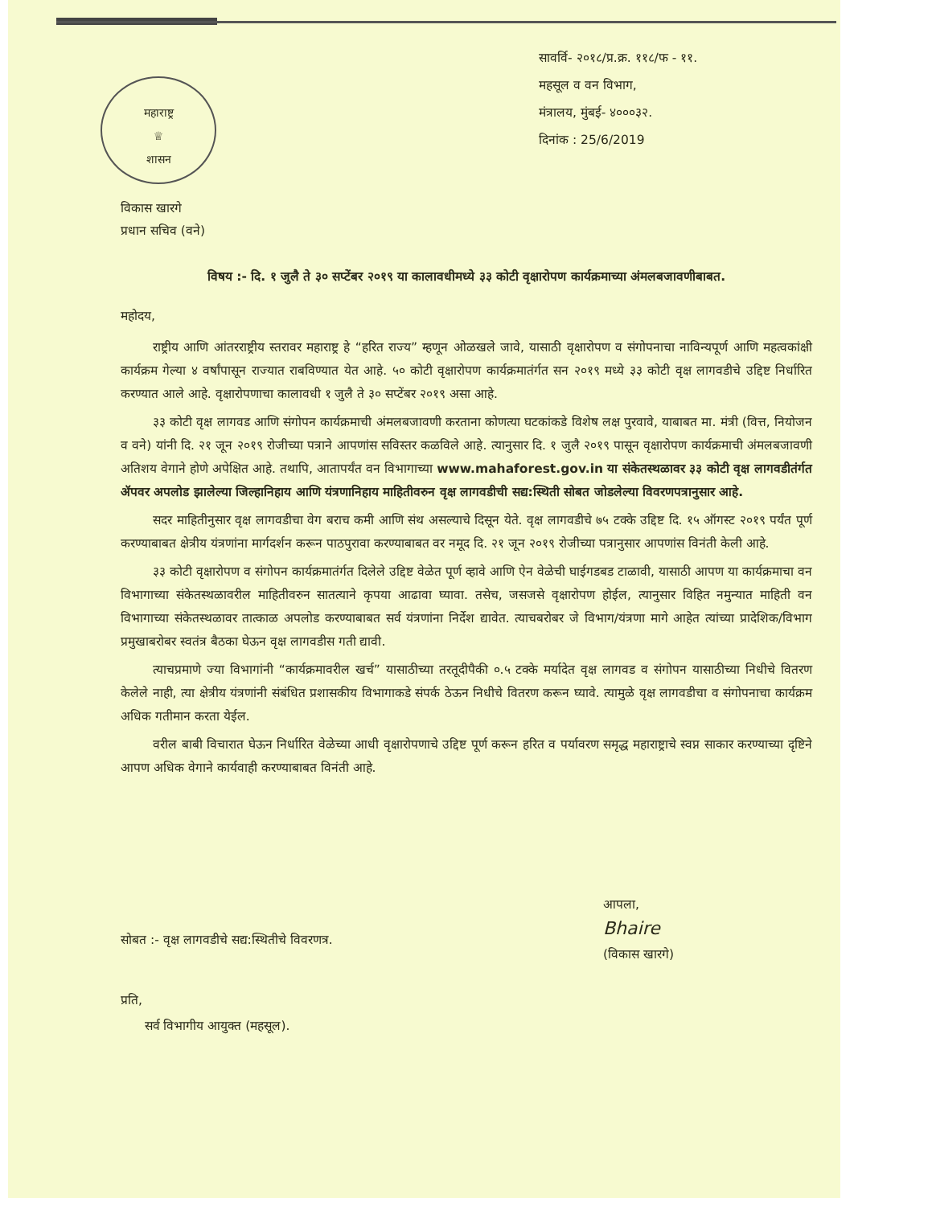महाराष्ट्र
♕
शासन
सावर्वि- २०१८/प्र.क्र. ११८/फ - ११.
महसूल व वन विभाग,
मंत्रालय, मुंबई- ४०००३२.
दिनांक : 25/6/2019
विकास खारगे
प्रधान सचिव (वने)
विषय :- दि. १ जुलै ते ३० सप्टेंबर २०१९ या कालावधीमध्ये ३३ कोटी वृक्षारोपण कार्यक्रमाच्या अंमलबजावणीबाबत.
महोदय,
राष्ट्रीय आणि आंतरराष्ट्रीय स्तरावर महाराष्ट्र हे “हरित राज्य” म्हणून ओळखले जावे, यासाठी वृक्षारोपण व संगोपनाचा नाविन्यपूर्ण आणि महत्वकांक्षी कार्यक्रम गेल्या ४ वर्षांपासून राज्यात राबविण्यात येत आहे. ५० कोटी वृक्षारोपण कार्यक्रमातंर्गत सन २०१९ मध्ये ३३ कोटी वृक्ष लागवडीचे उद्दिष्ट निर्धारित करण्यात आले आहे. वृक्षारोपणाचा कालावधी १ जुलै ते ३० सप्टेंबर २०१९ असा आहे.
३३ कोटी वृक्ष लागवड आणि संगोपन कार्यक्रमाची अंमलबजावणी करताना कोणत्या घटकांकडे विशेष लक्ष पुरवावे, याबाबत मा. मंत्री (वित्त, नियोजन व वने) यांनी दि. २१ जून २०१९ रोजीच्या पत्राने आपणांस सविस्तर कळविले आहे. त्यानुसार दि. १ जुलै २०१९ पासून वृक्षारोपण कार्यक्रमाची अंमलबजावणी अतिशय वेगाने होणे अपेक्षित आहे. तथापि, आतापर्यंत वन विभागाच्या www.mahaforest.gov.in या संकेतस्थळावर ३३ कोटी वृक्ष लागवडीतंर्गत ॲपवर अपलोड झालेल्या जिल्हानिहाय आणि यंत्रणानिहाय माहितीवरुन वृक्ष लागवडीची सद्य:स्थिती सोबत जोडलेल्या विवरणपत्रानुसार आहे.
सदर माहितीनुसार वृक्ष लागवडीचा वेग बराच कमी आणि संथ असल्याचे दिसून येते. वृक्ष लागवडीचे ७५ टक्के उद्दिष्ट दि. १५ ऑगस्ट २०१९ पर्यंत पूर्ण करण्याबाबत क्षेत्रीय यंत्रणांना मार्गदर्शन करून पाठपुरावा करण्याबाबत वर नमूद दि. २१ जून २०१९ रोजीच्या पत्रानुसार आपणांस विनंती केली आहे.
३३ कोटी वृक्षारोपण व संगोपन कार्यक्रमातंर्गत दिलेले उद्दिष्ट वेळेत पूर्ण व्हावे आणि ऐन वेळेची घाईगडबड टाळावी, यासाठी आपण या कार्यक्रमाचा वन विभागाच्या संकेतस्थळावरील माहितीवरुन सातत्याने कृपया आढावा घ्यावा. तसेच, जसजसे वृक्षारोपण होईल, त्यानुसार विहित नमुन्यात माहिती वन विभागाच्या संकेतस्थळावर तात्काळ अपलोड करण्याबाबत सर्व यंत्रणांना निर्देश द्यावेत. त्याचबरोबर जे विभाग/यंत्रणा मागे आहेत त्यांच्या प्रादेशिक/विभाग प्रमुखाबरोबर स्वतंत्र बैठका घेऊन वृक्ष लागवडीस गती द्यावी.
त्याचप्रमाणे ज्या विभागांनी “कार्यक्रमावरील खर्च” यासाठीच्या तरतूदीपैकी ०.५ टक्के मर्यादेत वृक्ष लागवड व संगोपन यासाठीच्या निधीचे वितरण केलेले नाही, त्या क्षेत्रीय यंत्रणांनी संबंधित प्रशासकीय विभागाकडे संपर्क ठेऊन निधीचे वितरण करून घ्यावे. त्यामुळे वृक्ष लागवडीचा व संगोपनाचा कार्यक्रम अधिक गतीमान करता येईल.
वरील बाबी विचारात घेऊन निर्धारित वेळेच्या आधी वृक्षारोपणाचे उद्दिष्ट पूर्ण करून हरित व पर्यावरण समृद्ध महाराष्ट्राचे स्वप्न साकार करण्याच्या दृष्टिने आपण अधिक वेगाने कार्यवाही करण्याबाबत विनंती आहे.
आपला,
Bhaire
(विकास खारगे)
सोबत :- वृक्ष लागवडीचे सद्य:स्थितीचे विवरणत्र.
प्रति,
सर्व विभागीय आयुक्त (महसूल).